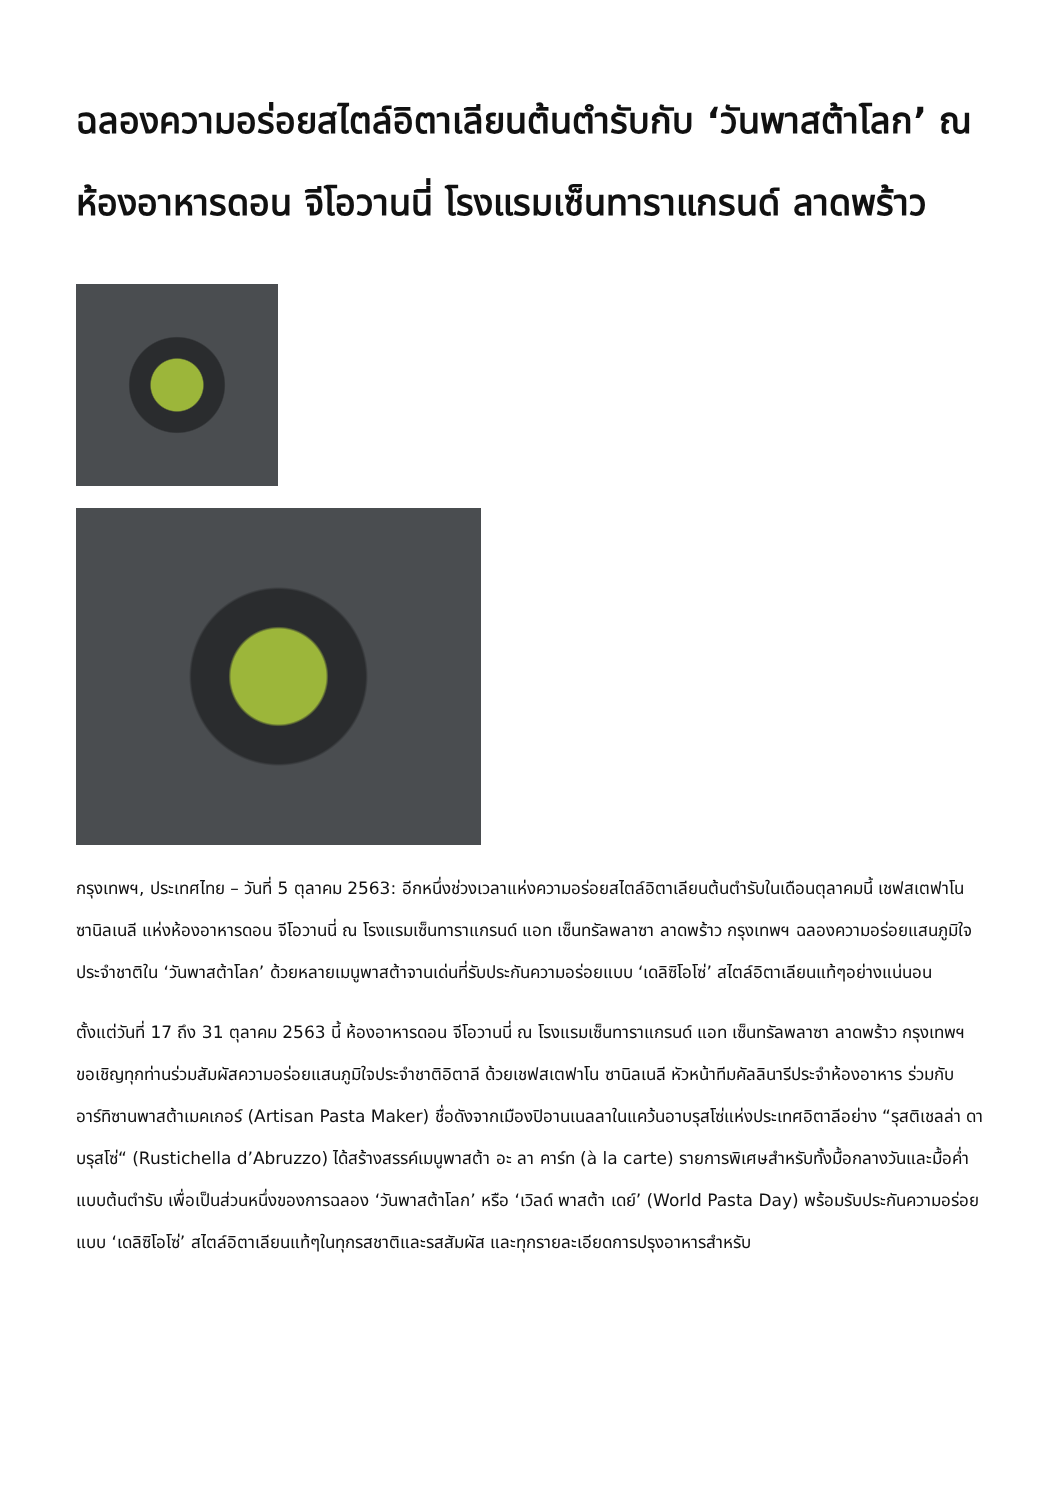ฉลองความอร่อยสไตล์อิตาเลียนต้นตำรับกับ ‘วันพาสต้าโลก’ ณ ห้องอาหารดอน จีโอวานนี่ โรงแรมเซ็นทาราแกรนด์ ลาดพร้าว
กรุงเทพฯ, ประเทศไทย – วันที่ 5 ตุลาคม 2563: อีกหนึ่งช่วงเวลาแห่งความอร่อยสไตล์อิตาเลียนต้นตำรับในเดือนตุลาคมนี้ เชฟสเตฟาโน ซานิลเนลี แห่งห้องอาหารดอน จีโอวานนี่ ณ โรงแรมเซ็นทาราแกรนด์ แอท เซ็นทรัลพลาซา ลาดพร้าว กรุงเทพฯ ฉลองความอร่อยแสนภูมิใจประจำชาติใน ‘วันพาสต้าโลก’ ด้วยหลายเมนูพาสต้าจานเด่นที่รับประกันความอร่อยแบบ ‘เดลิซิโอโซ่’ สไตล์อิตาเลียนแท้ๆอย่างแน่นอน
ตั้งแต่วันที่ 17 ถึง 31 ตุลาคม 2563 นี้ ห้องอาหารดอน จีโอวานนี่ ณ โรงแรมเซ็นทาราแกรนด์ แอท เซ็นทรัลพลาซา ลาดพร้าว กรุงเทพฯ ขอเชิญทุกท่านร่วมสัมผัสความอร่อยแสนภูมิใจประจำชาติอิตาลี ด้วยเชฟสเตฟาโน ซานิลเนลี หัวหน้าทีมคัลลินารีประจำห้องอาหาร ร่วมกับอาร์ทิซานพาสต้าเมคเกอร์ (Artisan Pasta Maker) ชื่อดังจากเมืองปิอานเนลลาในแคว้นอาบรุสโซ่แห่งประเทศอิตาลีอย่าง “รุสติเชลล่า ดาบรุสโซ่“ (Rustichella d’Abruzzo) ได้สร้างสรรค์เมนูพาสต้า อะ ลา คาร์ท (à la carte) รายการพิเศษสำหรับทั้งมื้อกลางวันและมื้อค่ำแบบต้นตำรับ เพื่อเป็นส่วนหนึ่งของการฉลอง ‘วันพาสต้าโลก’ หรือ ‘เวิลด์ พาสต้า เดย์’ (World Pasta Day) พร้อมรับประกันความอร่อยแบบ ‘เดลิซิโอโซ่’ สไตล์อิตาเลียนแท้ๆในทุกรสชาติและรสสัมผัส และทุกรายละเอียดการปรุงอาหารสำหรับ